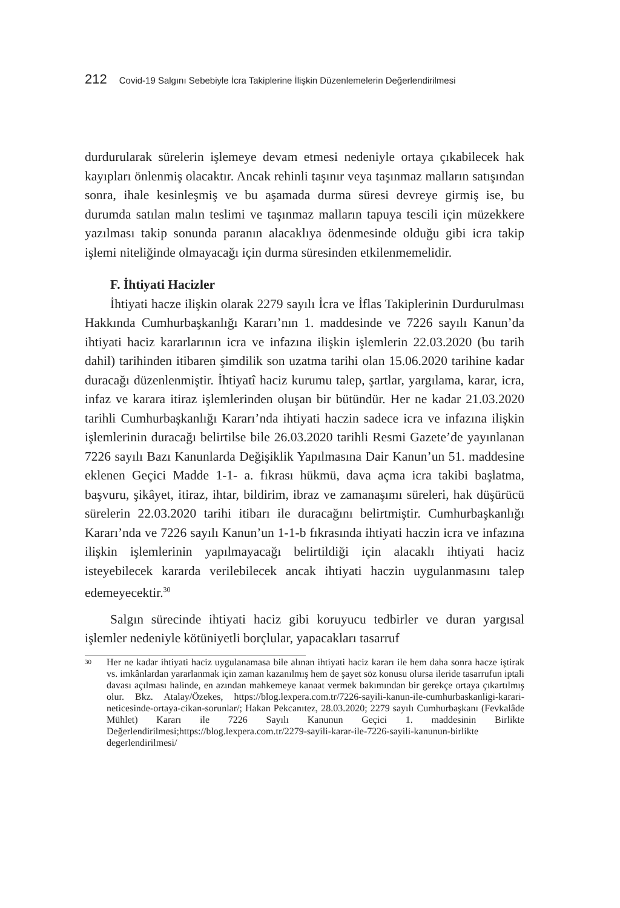212 Covid-19 Salgını Sebebiyle İcra Takiplerine İlişkin Düzenlemelerin Değerlendirilmesi
durdurularak sürelerin işlemeye devam etmesi nedeniyle ortaya çıkabilecek hak kayıpları önlenmiş olacaktır. Ancak rehinli taşınır veya taşınmaz malların satışından sonra, ihale kesinleşmiş ve bu aşamada durma süresi devreye girmiş ise, bu durumda satılan malın teslimi ve taşınmaz malların tapuya tescili için müzekkere yazılması takip sonunda paranın alacaklıya ödenmesinde olduğu gibi icra takip işlemi niteliğinde olmayacağı için durma süresinden etkilenmemelidir.
F. İhtiyati Hacizler
İhtiyati hacze ilişkin olarak 2279 sayılı İcra ve İflas Takiplerinin Durdurulması Hakkında Cumhurbaşkanlığı Kararı’nın 1. maddesinde ve 7226 sayılı Kanun’da ihtiyati haciz kararlarının icra ve infazına ilişkin işlemlerin 22.03.2020 (bu tarih dahil) tarihinden itibaren şimdilik son uzatma tarihi olan 15.06.2020 tarihine kadar duracağı düzenlenmiştir. İhtiyatî haciz kurumu talep, şartlar, yargılama, karar, icra, infaz ve karara itiraz işlemlerinden oluşan bir bütündür. Her ne kadar 21.03.2020 tarihli Cumhurbaşkanlığı Kararı’nda ihtiyati haczin sadece icra ve infazına ilişkin işlemlerinin duracağı belirtilse bile 26.03.2020 tarihli Resmi Gazete’de yayınlanan 7226 sayılı Bazı Kanunlarda Değişiklik Yapılmasına Dair Kanun’un 51. maddesine eklenen Geçici Madde 1-1- a. fıkrası hükmü, dava açma icra takibi başlatma, başvuru, şikâyet, itiraz, ihtar, bildirim, ibraz ve zamanaşımı süreleri, hak düşürücü sürelerin 22.03.2020 tarihi itibarı ile duracağını belirtmiştir. Cumhurbaşkanlığı Kararı’nda ve 7226 sayılı Kanun’un 1-1-b fıkrasında ihtiyati haczin icra ve infazına ilişkin işlemlerinin yapılmayacağı belirtildiği için alacaklı ihtiyati haciz isteyebilecek kararda verilebilecek ancak ihtiyati haczin uygulanmasını talep edemeyecektir.<sup>30</sup>
Salgın sürecinde ihtiyati haciz gibi koruyucu tedbirler ve duran yargısal işlemler nedeniyle kötüniyetli borçlular, yapacakları tasarruf
<sup>30</sup>
Her ne kadar ihtiyati haciz uygulanamasa bile alınan ihtiyati haciz kararı ile hem daha sonra hacze iştirak vs. imkânlardan yararlanmak için zaman kazanılmış hem de şayet söz konusu olursa ileride tasarrufun iptali davası açılması halinde, en azından mahkemeye kanaat vermek bakımından bir gerekçe ortaya çıkartılmış olur. Bkz. Atalay/Özekes, https://blog.lexpera.com.tr/7226-sayili-kanun-ile-cumhurbaskanligi-karari-neticesinde-ortaya-cikan-sorunlar/; Hakan Pekcanıtez, 28.03.2020; 2279 sayılı Cumhurbaşkanı (Fevkalâde Mühlet) Kararı ile 7226 Sayılı Kanunun Geçici 1. maddesinin Birlikte Değerlendirilmesi;https://blog.lexpera.com.tr/2279-sayili-karar-ile-7226-sayili-kanunun-birlikte degerlendirilmesi/